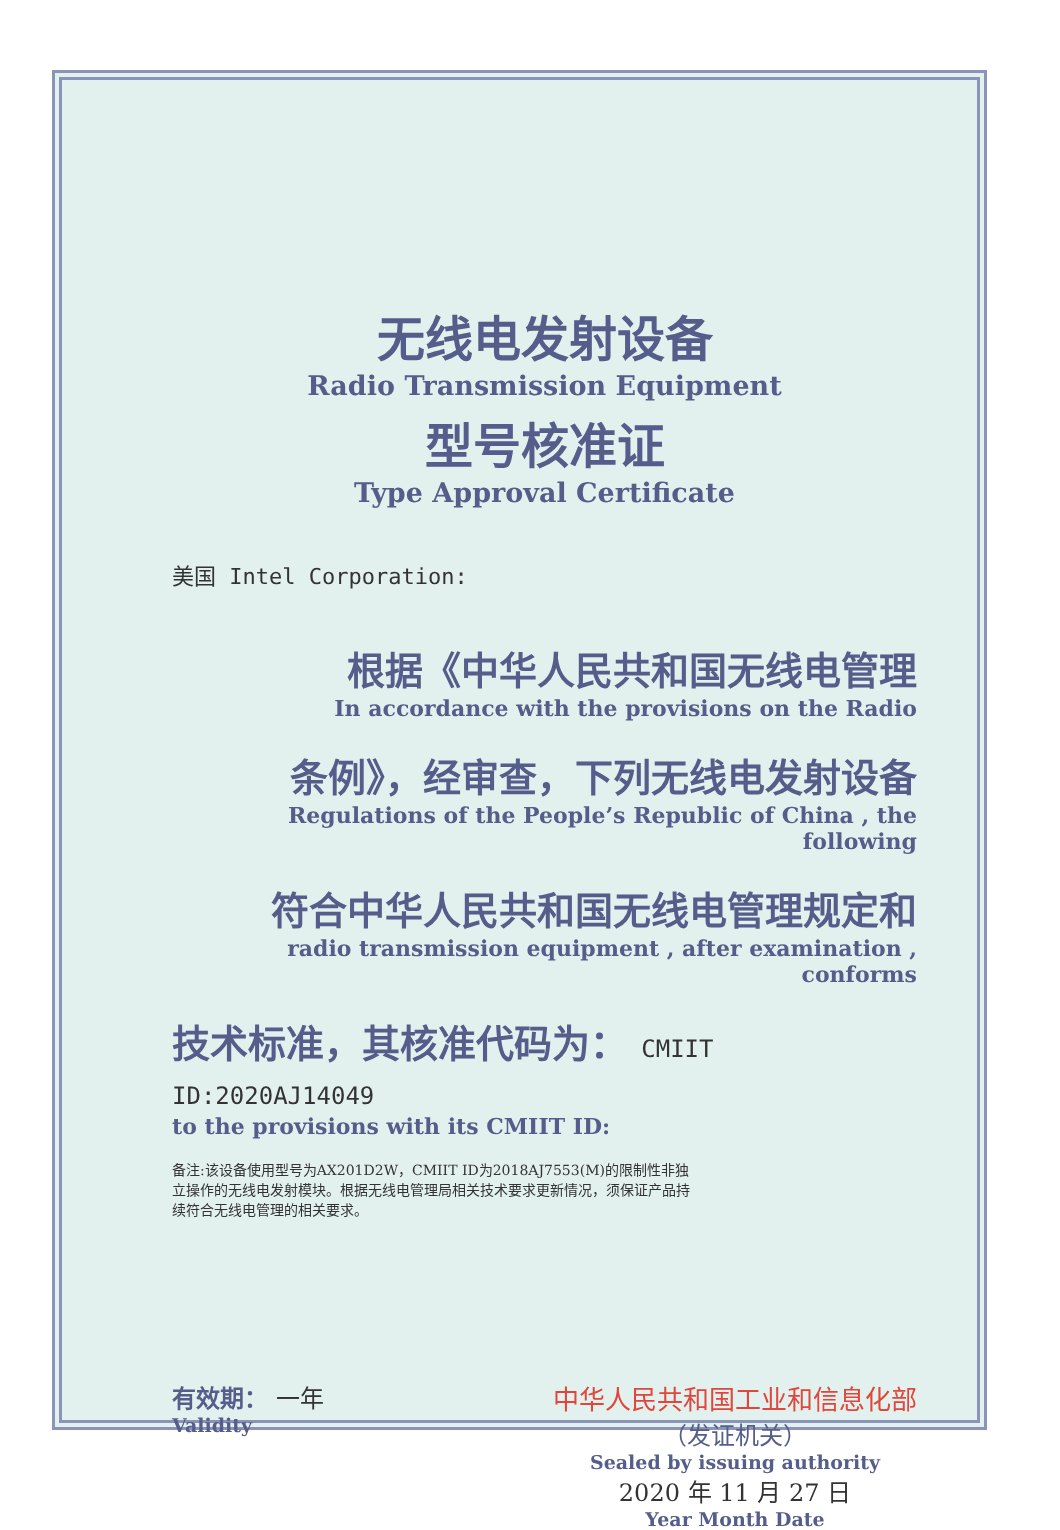无线电发射设备
Radio Transmission Equipment
型号核准证
Type Approval Certificate
美国 Intel Corporation:
根据《中华人民共和国无线电管理
In accordance with the provisions on the Radio
条例》，经审查，下列无线电发射设备
Regulations of the People’s Republic of China , the following
符合中华人民共和国无线电管理规定和
radio transmission equipment , after examination , conforms
技术标准，其核准代码为： CMIIT ID:2020AJ14049
to the provisions with its CMIIT ID:
备注:该设备使用型号为AX201D2W，CMIIT ID为2018AJ7553(M)的限制性非独立操作的无线电发射模块。根据无线电管理局相关技术要求更新情况，须保证产品持续符合无线电管理的相关要求。
有效期： 一年
Validity
中华人民共和国工业和信息化部
（发证机关）
Sealed by issuing authority
2020 年 11 月 27 日
Year Month Date